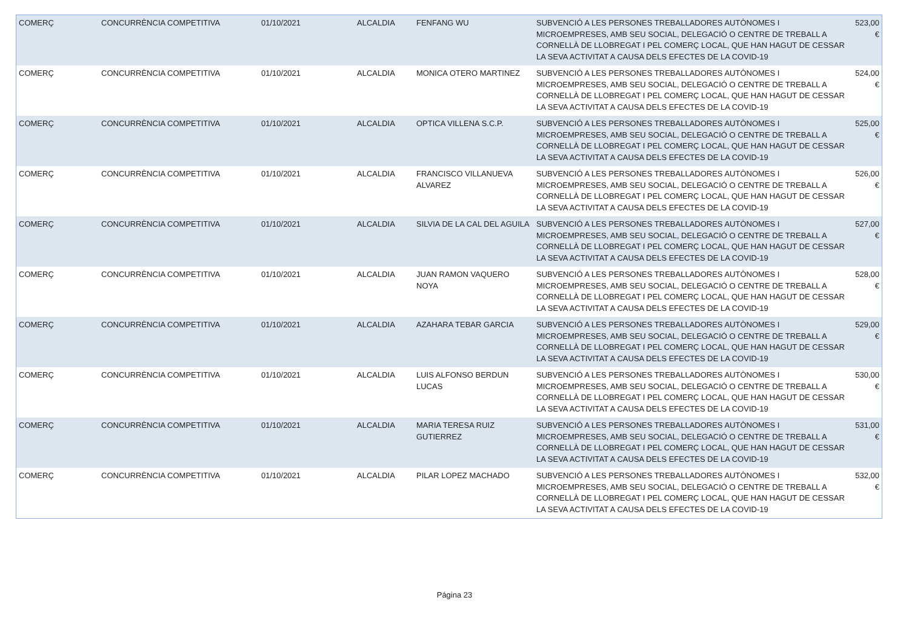| COMERÇ | CONCURRÈNCIA COMPETITIVA | 01/10/2021 | ALCALDIA | FENFANG WU | SUBVENCIÓ A LES PERSONES TREBALLADORES AUTÒNOMES I MICROEMPRESES, AMB SEU SOCIAL, DELEGACIÓ O CENTRE DE TREBALL A CORNELLÀ DE LLOBREGAT I PEL COMERÇ LOCAL, QUE HAN HAGUT DE CESSAR LA SEVA ACTIVITAT A CAUSA DELS EFECTES DE LA COVID-19 | 523,00 € |
| COMERÇ | CONCURRÈNCIA COMPETITIVA | 01/10/2021 | ALCALDIA | MONICA OTERO MARTINEZ | SUBVENCIÓ A LES PERSONES TREBALLADORES AUTÒNOMES I MICROEMPRESES, AMB SEU SOCIAL, DELEGACIÓ O CENTRE DE TREBALL A CORNELLÀ DE LLOBREGAT I PEL COMERÇ LOCAL, QUE HAN HAGUT DE CESSAR LA SEVA ACTIVITAT A CAUSA DELS EFECTES DE LA COVID-19 | 524,00 € |
| COMERÇ | CONCURRÈNCIA COMPETITIVA | 01/10/2021 | ALCALDIA | OPTICA VILLENA S.C.P. | SUBVENCIÓ A LES PERSONES TREBALLADORES AUTÒNOMES I MICROEMPRESES, AMB SEU SOCIAL, DELEGACIÓ O CENTRE DE TREBALL A CORNELLÀ DE LLOBREGAT I PEL COMERÇ LOCAL, QUE HAN HAGUT DE CESSAR LA SEVA ACTIVITAT A CAUSA DELS EFECTES DE LA COVID-19 | 525,00 € |
| COMERÇ | CONCURRÈNCIA COMPETITIVA | 01/10/2021 | ALCALDIA | FRANCISCO VILLANUEVA ALVAREZ | SUBVENCIÓ A LES PERSONES TREBALLADORES AUTÒNOMES I MICROEMPRESES, AMB SEU SOCIAL, DELEGACIÓ O CENTRE DE TREBALL A CORNELLÀ DE LLOBREGAT I PEL COMERÇ LOCAL, QUE HAN HAGUT DE CESSAR LA SEVA ACTIVITAT A CAUSA DELS EFECTES DE LA COVID-19 | 526,00 € |
| COMERÇ | CONCURRÈNCIA COMPETITIVA | 01/10/2021 | ALCALDIA | SILVIA DE LA CAL DEL AGUILA | SUBVENCIÓ A LES PERSONES TREBALLADORES AUTÒNOMES I MICROEMPRESES, AMB SEU SOCIAL, DELEGACIÓ O CENTRE DE TREBALL A CORNELLÀ DE LLOBREGAT I PEL COMERÇ LOCAL, QUE HAN HAGUT DE CESSAR LA SEVA ACTIVITAT A CAUSA DELS EFECTES DE LA COVID-19 | 527,00 € |
| COMERÇ | CONCURRÈNCIA COMPETITIVA | 01/10/2021 | ALCALDIA | JUAN RAMON VAQUERO NOYA | SUBVENCIÓ A LES PERSONES TREBALLADORES AUTÒNOMES I MICROEMPRESES, AMB SEU SOCIAL, DELEGACIÓ O CENTRE DE TREBALL A CORNELLÀ DE LLOBREGAT I PEL COMERÇ LOCAL, QUE HAN HAGUT DE CESSAR LA SEVA ACTIVITAT A CAUSA DELS EFECTES DE LA COVID-19 | 528,00 € |
| COMERÇ | CONCURRÈNCIA COMPETITIVA | 01/10/2021 | ALCALDIA | AZAHARA TEBAR GARCIA | SUBVENCIÓ A LES PERSONES TREBALLADORES AUTÒNOMES I MICROEMPRESES, AMB SEU SOCIAL, DELEGACIÓ O CENTRE DE TREBALL A CORNELLÀ DE LLOBREGAT I PEL COMERÇ LOCAL, QUE HAN HAGUT DE CESSAR LA SEVA ACTIVITAT A CAUSA DELS EFECTES DE LA COVID-19 | 529,00 € |
| COMERÇ | CONCURRÈNCIA COMPETITIVA | 01/10/2021 | ALCALDIA | LUIS ALFONSO BERDUN LUCAS | SUBVENCIÓ A LES PERSONES TREBALLADORES AUTÒNOMES I MICROEMPRESES, AMB SEU SOCIAL, DELEGACIÓ O CENTRE DE TREBALL A CORNELLÀ DE LLOBREGAT I PEL COMERÇ LOCAL, QUE HAN HAGUT DE CESSAR LA SEVA ACTIVITAT A CAUSA DELS EFECTES DE LA COVID-19 | 530,00 € |
| COMERÇ | CONCURRÈNCIA COMPETITIVA | 01/10/2021 | ALCALDIA | MARIA TERESA RUIZ GUTIERREZ | SUBVENCIÓ A LES PERSONES TREBALLADORES AUTÒNOMES I MICROEMPRESES, AMB SEU SOCIAL, DELEGACIÓ O CENTRE DE TREBALL A CORNELLÀ DE LLOBREGAT I PEL COMERÇ LOCAL, QUE HAN HAGUT DE CESSAR LA SEVA ACTIVITAT A CAUSA DELS EFECTES DE LA COVID-19 | 531,00 € |
| COMERÇ | CONCURRÈNCIA COMPETITIVA | 01/10/2021 | ALCALDIA | PILAR LOPEZ MACHADO | SUBVENCIÓ A LES PERSONES TREBALLADORES AUTÒNOMES I MICROEMPRESES, AMB SEU SOCIAL, DELEGACIÓ O CENTRE DE TREBALL A CORNELLÀ DE LLOBREGAT I PEL COMERÇ LOCAL, QUE HAN HAGUT DE CESSAR LA SEVA ACTIVITAT A CAUSA DELS EFECTES DE LA COVID-19 | 532,00 € |
Página 23